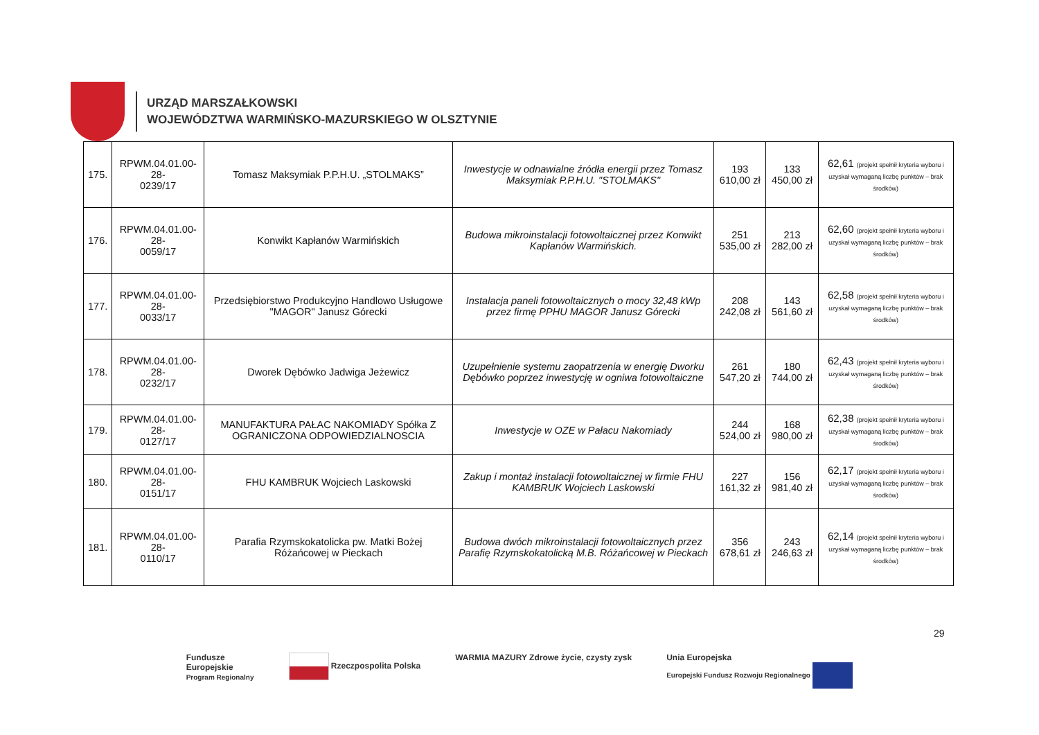URZĄD MARSZAŁKOWSKI
WOJEWÓDZTWA WARMIŃSKO-MAZURSKIEGO W OLSZTYNIE
| 175. | RPWM.04.01.00-28- 0239/17 | Tomasz Maksymiak P.P.H.U. „STOLMAKS” | Inwestycje w odnawialne źródła energii przez Tomasz Maksymiak P.P.H.U. "STOLMAKS" | 193 610,00 zł | 133 450,00 zł | 62,61 (projekt spełnił kryteria wyboru i uzyskał wymaganą liczbę punktów – brak środków) |
| 176. | RPWM.04.01.00-28- 0059/17 | Konwikt Kapłanów Warmińskich | Budowa mikroinstalacji fotowoltaicznej przez Konwikt Kapłanów Warmińskich. | 251 535,00 zł | 213 282,00 zł | 62,60 (projekt spełnił kryteria wyboru i uzyskał wymaganą liczbę punktów – brak środków) |
| 177. | RPWM.04.01.00-28- 0033/17 | Przedsiębiorstwo Produkcyjno Handlowo Usługowe "MAGOR" Janusz Górecki | Instalacja paneli fotowoltaicznych o mocy 32,48 kWp przez firmę PPHU MAGOR Janusz Górecki | 208 242,08 zł | 143 561,60 zł | 62,58 (projekt spełnił kryteria wyboru i uzyskał wymaganą liczbę punktów – brak środków) |
| 178. | RPWM.04.01.00-28- 0232/17 | Dworek Dębówko Jadwiga Jeżewicz | Uzupełnienie systemu zaopatrzenia w energię Dworku Dębówko poprzez inwestycję w ogniwa fotowoltaiczne | 261 547,20 zł | 180 744,00 zł | 62,43 (projekt spełnił kryteria wyboru i uzyskał wymaganą liczbę punktów – brak środków) |
| 179. | RPWM.04.01.00-28- 0127/17 | MANUFAKTURA PAŁAC NAKOMIADY Spółka Z OGRANICZONA ODPOWIEDZIALNOSCIA | Inwestycje w OZE w Pałacu Nakomiady | 244 524,00 zł | 168 980,00 zł | 62,38 (projekt spełnił kryteria wyboru i uzyskał wymaganą liczbę punktów – brak środków) |
| 180. | RPWM.04.01.00-28- 0151/17 | FHU KAMBRUK Wojciech Laskowski | Zakup i montaż instalacji fotowoltaicznej w firmie FHU KAMBRUK Wojciech Laskowski | 227 161,32 zł | 156 981,40 zł | 62,17 (projekt spełnił kryteria wyboru i uzyskał wymaganą liczbę punktów – brak środków) |
| 181. | RPWM.04.01.00-28- 0110/17 | Parafia Rzymskokatolicka pw. Matki Bożej Różańcowej w Pieckach | Budowa dwóch mikroinstalacji fotowoltaicznych przez Parafię Rzymskokatolicką M.B. Różańcowej w Pieckach | 356 678,61 zł | 243 246,63 zł | 62,14 (projekt spełnił kryteria wyboru i uzyskał wymaganą liczbę punktów – brak środków) |
29
Fundusze
Europejskie
Program Regionalny
Rzeczpospolita Polska WARMIA MAZURY Zdrowe życie, czysty zysk
Unia Europejska
Europejski Fundusz Rozwoju Regionalnego